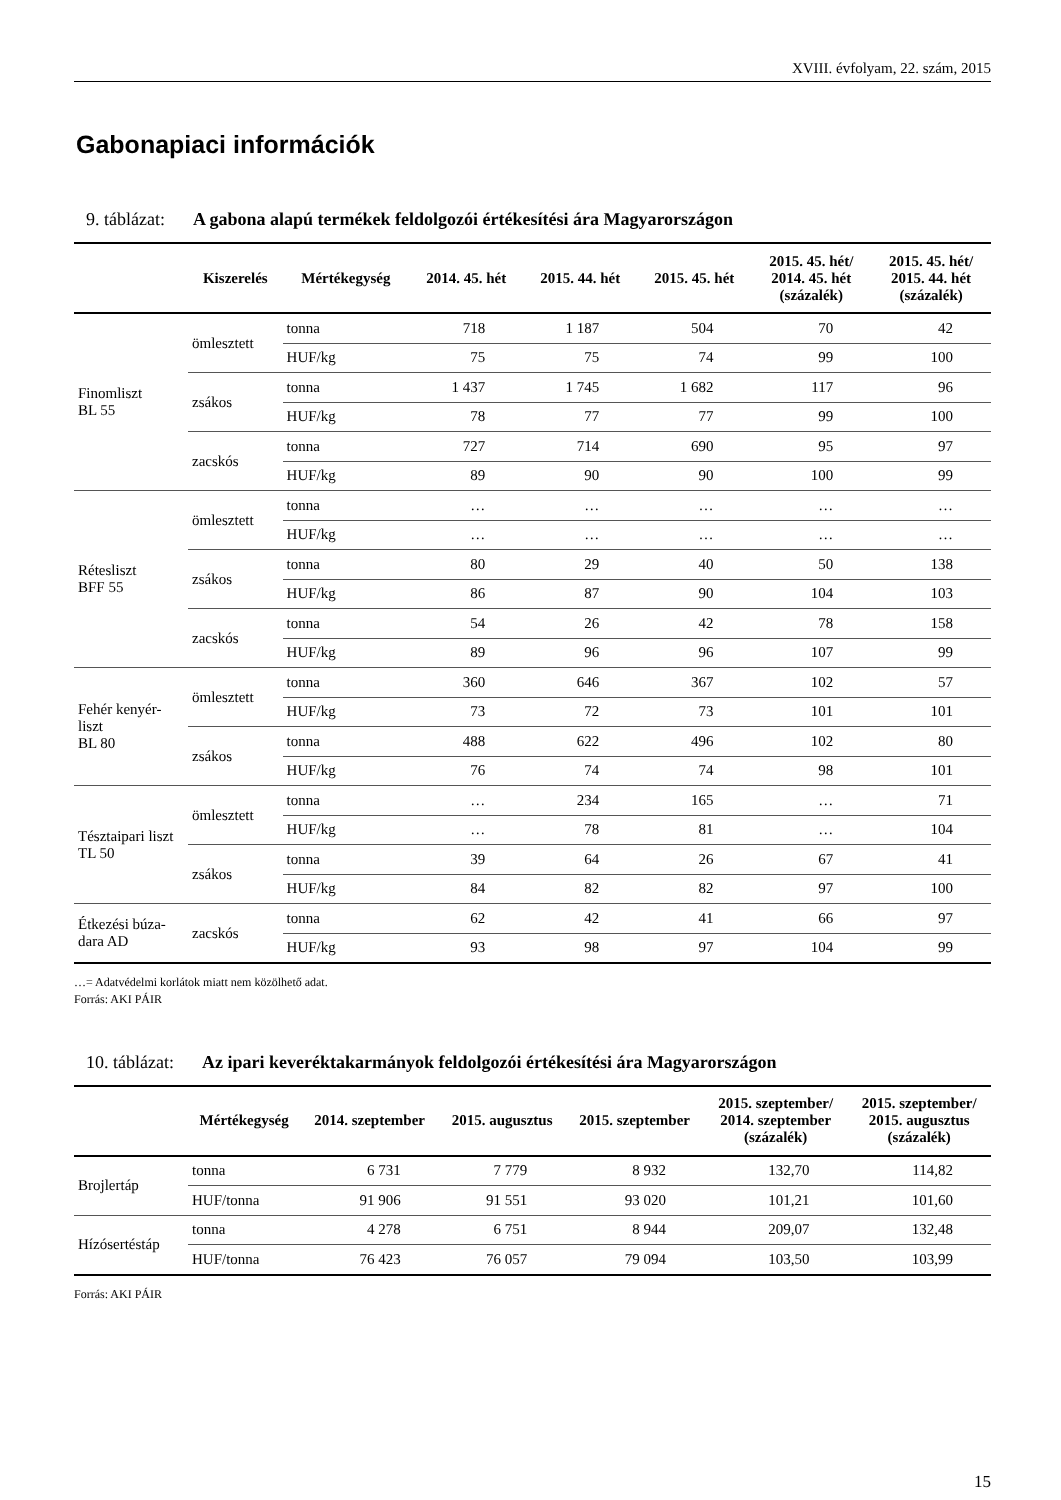XVIII. évfolyam, 22. szám, 2015
Gabonapiaci információk
9. táblázat: A gabona alapú termékek feldolgozói értékesítési ára Magyarországon
| | Kiszerelés | Mértékegység | 2014. 45. hét | 2015. 44. hét | 2015. 45. hét | 2015. 45. hét/ 2014. 45. hét (százalék) | 2015. 45. hét/ 2015. 44. hét (százalék) |
| --- | --- | --- | --- | --- | --- | --- | --- |
| Finomliszt BL 55 | ömlesztett | tonna | 718 | 1 187 | 504 | 70 | 42 |
| | | HUF/kg | 75 | 75 | 74 | 99 | 100 |
| | zsákos | tonna | 1 437 | 1 745 | 1 682 | 117 | 96 |
| | | HUF/kg | 78 | 77 | 77 | 99 | 100 |
| | zacskós | tonna | 727 | 714 | 690 | 95 | 97 |
| | | HUF/kg | 89 | 90 | 90 | 100 | 99 |
| Rétesliszt BFF 55 | ömlesztett | tonna | … | … | … | … | … |
| | | HUF/kg | … | … | … | … | … |
| | zsákos | tonna | 80 | 29 | 40 | 50 | 138 |
| | | HUF/kg | 86 | 87 | 90 | 104 | 103 |
| | zacskós | tonna | 54 | 26 | 42 | 78 | 158 |
| | | HUF/kg | 89 | 96 | 96 | 107 | 99 |
| Fehér kenyér- liszt BL 80 | ömlesztett | tonna | 360 | 646 | 367 | 102 | 57 |
| | | HUF/kg | 73 | 72 | 73 | 101 | 101 |
| | zsákos | tonna | 488 | 622 | 496 | 102 | 80 |
| | | HUF/kg | 76 | 74 | 74 | 98 | 101 |
| Tésztaipari liszt TL 50 | ömlesztett | tonna | … | 234 | 165 | … | 71 |
| | | HUF/kg | … | 78 | 81 | … | 104 |
| | zsákos | tonna | 39 | 64 | 26 | 67 | 41 |
| | | HUF/kg | 84 | 82 | 82 | 97 | 100 |
| Étkezési búza- dara AD | zacskós | tonna | 62 | 42 | 41 | 66 | 97 |
| | | HUF/kg | 93 | 98 | 97 | 104 | 99 |
…= Adatvédelmi korlátok miatt nem közölhető adat.
Forrás: AKI PÁIR
10. táblázat: Az ipari keveréktakarmányok feldolgozói értékesítési ára Magyarországon
| | Mértékegység | 2014. szeptember | 2015. augusztus | 2015. szeptember | 2015. szeptember/ 2014. szeptember (százalék) | 2015. szeptember/ 2015. augusztus (százalék) |
| --- | --- | --- | --- | --- | --- | --- |
| Brojlertáp | tonna | 6 731 | 7 779 | 8 932 | 132,70 | 114,82 |
| | HUF/tonna | 91 906 | 91 551 | 93 020 | 101,21 | 101,60 |
| Hízósertéstáp | tonna | 4 278 | 6 751 | 8 944 | 209,07 | 132,48 |
| | HUF/tonna | 76 423 | 76 057 | 79 094 | 103,50 | 103,99 |
Forrás: AKI PÁIR
15